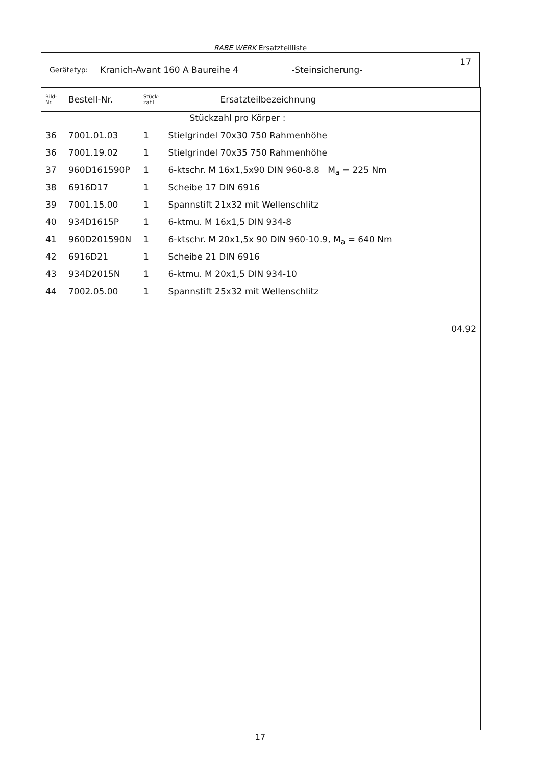RABE WERK Ersatzteilliste
Gerätetyp: Kranich-Avant 160 A Baureihe 4 -Steinsicherung- 17
| Bild- Nr. | Bestell-Nr. | Stück- zahl | Ersatzteilbezeichnung |
| --- | --- | --- | --- |
| | | | Stückzahl pro Körper : |
| 36 | 7001.01.03 | 1 | Stielgrindel 70x30 750 Rahmenhöhe |
| 36 | 7001.19.02 | 1 | Stielgrindel 70x35 750 Rahmenhöhe |
| 37 | 960D161590P | 1 | 6-ktschr. M 16x1,5x90 DIN 960-8.8 M<sub>a</sub> = 225 Nm |
| 38 | 6916D17 | 1 | Scheibe 17 DIN 6916 |
| 39 | 7001.15.00 | 1 | Spannstift 21x32 mit Wellenschlitz |
| 40 | 934D1615P | 1 | 6-ktmu. M 16x1,5 DIN 934-8 |
| 41 | 960D201590N | 1 | 6-ktschr. M 20x1,5x 90 DIN 960-10.9, M<sub>a</sub> = 640 Nm |
| 42 | 6916D21 | 1 | Scheibe 21 DIN 6916 |
| 43 | 934D2015N | 1 | 6-ktmu. M 20x1,5 DIN 934-10 |
| 44 | 7002.05.00 | 1 | Spannstift 25x32 mit Wellenschlitz |
| | | | 04.92 |
17